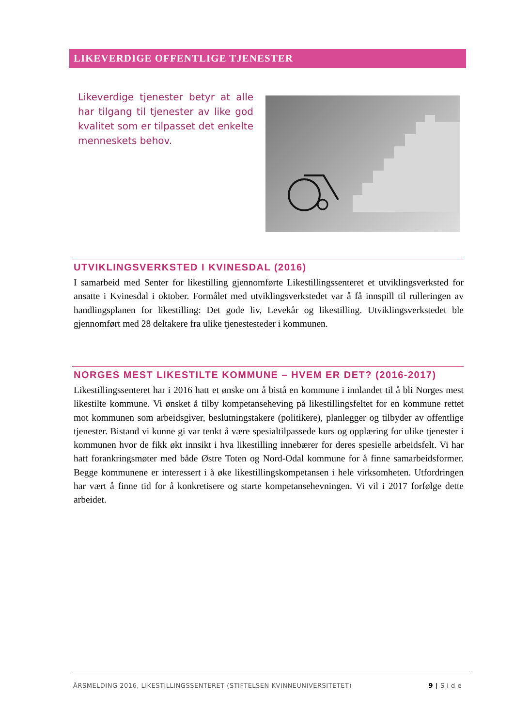LIKEVERDIGE OFFENTLIGE TJENESTER
Likeverdige tjenester betyr at alle har tilgang til tjenester av like god kvalitet som er tilpasset det enkelte menneskets behov.
UTVIKLINGSVERKSTED I KVINESDAL (2016)
I samarbeid med Senter for likestilling gjennomførte Likestillingssenteret et utviklingsverksted for ansatte i Kvinesdal i oktober. Formålet med utviklingsverkstedet var å få innspill til rulleringen av handlingsplanen for likestilling: Det gode liv, Levekår og likestilling. Utviklingsverkstedet ble gjennomført med 28 deltakere fra ulike tjenestesteder i kommunen.
NORGES MEST LIKESTILTE KOMMUNE – HVEM ER DET? (2016-2017)
Likestillingssenteret har i 2016 hatt et ønske om å bistå en kommune i innlandet til å bli Norges mest likestilte kommune. Vi ønsket å tilby kompetanseheving på likestillingsfeltet for en kommune rettet mot kommunen som arbeidsgiver, beslutningstakere (politikere), planlegger og tilbyder av offentlige tjenester. Bistand vi kunne gi var tenkt å være spesialtilpassede kurs og opplæring for ulike tjenester i kommunen hvor de fikk økt innsikt i hva likestilling innebærer for deres spesielle arbeidsfelt. Vi har hatt forankringsmøter med både Østre Toten og Nord-Odal kommune for å finne samarbeidsformer. Begge kommunene er interessert i å øke likestillingskompetansen i hele virksomheten. Utfordringen har vært å finne tid for å konkretisere og starte kompetansehevningen. Vi vil i 2017 forfølge dette arbeidet.
ÅRSMELDING 2016, LIKESTILLINGSSENTERET (STIFTELSEN KVINNEUNIVERSITETET) 9 | S i d e